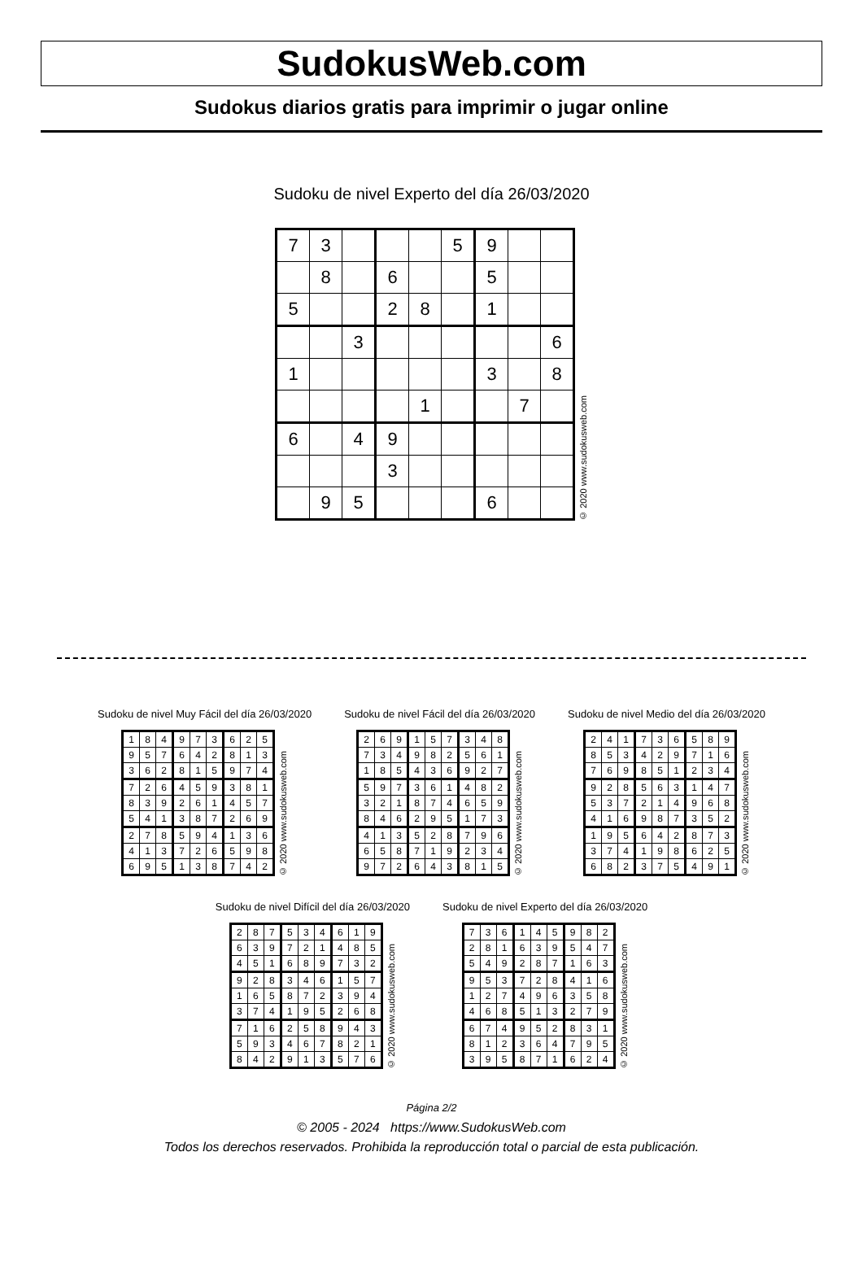SudokusWeb.com
Sudokus diarios gratis para imprimir o jugar online
Sudoku de nivel Experto del día 26/03/2020
| 7 | 3 | | | | 5 | 9 | | |
| | 8 | | 6 | | | 5 | | |
| 5 | | | 2 | 8 | | 1 | | |
| | | 3 | | | | | | 6 |
| 1 | | | | | | 3 | | 8 |
| | | | | 1 | | | 7 | |
| 6 | | 4 | 9 | | | | | |
| | | | 3 | | | | | |
| | 9 | 5 | | | | 6 | | |
© 2020 www.sudokusweb.com
Sudoku de nivel Muy Fácil del día 26/03/2020
| 1 | 8 | 4 | 9 | 7 | 3 | 6 | 2 | 5 |
| 9 | 5 | 7 | 6 | 4 | 2 | 8 | 1 | 3 |
| 3 | 6 | 2 | 8 | 1 | 5 | 9 | 7 | 4 |
| 7 | 2 | 6 | 4 | 5 | 9 | 3 | 8 | 1 |
| 8 | 3 | 9 | 2 | 6 | 1 | 4 | 5 | 7 |
| 5 | 4 | 1 | 3 | 8 | 7 | 2 | 6 | 9 |
| 2 | 7 | 8 | 5 | 9 | 4 | 1 | 3 | 6 |
| 4 | 1 | 3 | 7 | 2 | 6 | 5 | 9 | 8 |
| 6 | 9 | 5 | 1 | 3 | 8 | 7 | 4 | 2 |
© 2020 www.sudokusweb.com
Sudoku de nivel Fácil del día 26/03/2020
| 2 | 6 | 9 | 1 | 5 | 7 | 3 | 4 | 8 |
| 7 | 3 | 4 | 9 | 8 | 2 | 5 | 6 | 1 |
| 1 | 8 | 5 | 4 | 3 | 6 | 9 | 2 | 7 |
| 5 | 9 | 7 | 3 | 6 | 1 | 4 | 8 | 2 |
| 3 | 2 | 1 | 8 | 7 | 4 | 6 | 5 | 9 |
| 8 | 4 | 6 | 2 | 9 | 5 | 1 | 7 | 3 |
| 4 | 1 | 3 | 5 | 2 | 8 | 7 | 9 | 6 |
| 6 | 5 | 8 | 7 | 1 | 9 | 2 | 3 | 4 |
| 9 | 7 | 2 | 6 | 4 | 3 | 8 | 1 | 5 |
© 2020 www.sudokusweb.com
Sudoku de nivel Medio del día 26/03/2020
| 2 | 4 | 1 | 7 | 3 | 6 | 5 | 8 | 9 |
| 8 | 5 | 3 | 4 | 2 | 9 | 7 | 1 | 6 |
| 7 | 6 | 9 | 8 | 5 | 1 | 2 | 3 | 4 |
| 9 | 2 | 8 | 5 | 6 | 3 | 1 | 4 | 7 |
| 5 | 3 | 7 | 2 | 1 | 4 | 9 | 6 | 8 |
| 4 | 1 | 6 | 9 | 8 | 7 | 3 | 5 | 2 |
| 1 | 9 | 5 | 6 | 4 | 2 | 8 | 7 | 3 |
| 3 | 7 | 4 | 1 | 9 | 8 | 6 | 2 | 5 |
| 6 | 8 | 2 | 3 | 7 | 5 | 4 | 9 | 1 |
© 2020 www.sudokusweb.com
Sudoku de nivel Difícil del día 26/03/2020
| 2 | 8 | 7 | 5 | 3 | 4 | 6 | 1 | 9 |
| 6 | 3 | 9 | 7 | 2 | 1 | 4 | 8 | 5 |
| 4 | 5 | 1 | 6 | 8 | 9 | 7 | 3 | 2 |
| 9 | 2 | 8 | 3 | 4 | 6 | 1 | 5 | 7 |
| 1 | 6 | 5 | 8 | 7 | 2 | 3 | 9 | 4 |
| 3 | 7 | 4 | 1 | 9 | 5 | 2 | 6 | 8 |
| 7 | 1 | 6 | 2 | 5 | 8 | 9 | 4 | 3 |
| 5 | 9 | 3 | 4 | 6 | 7 | 8 | 2 | 1 |
| 8 | 4 | 2 | 9 | 1 | 3 | 5 | 7 | 6 |
© 2020 www.sudokusweb.com
Sudoku de nivel Experto del día 26/03/2020
| 7 | 3 | 6 | 1 | 4 | 5 | 9 | 8 | 2 |
| 2 | 8 | 1 | 6 | 3 | 9 | 5 | 4 | 7 |
| 5 | 4 | 9 | 2 | 8 | 7 | 1 | 6 | 3 |
| 9 | 5 | 3 | 7 | 2 | 8 | 4 | 1 | 6 |
| 1 | 2 | 7 | 4 | 9 | 6 | 3 | 5 | 8 |
| 4 | 6 | 8 | 5 | 1 | 3 | 2 | 7 | 9 |
| 6 | 7 | 4 | 9 | 5 | 2 | 8 | 3 | 1 |
| 8 | 1 | 2 | 3 | 6 | 4 | 7 | 9 | 5 |
| 3 | 9 | 5 | 8 | 7 | 1 | 6 | 2 | 4 |
© 2020 www.sudokusweb.com
Página 2/2
© 2005 - 2024 https://www.SudokusWeb.com
Todos los derechos reservados. Prohibida la reproducción total o parcial de esta publicación.